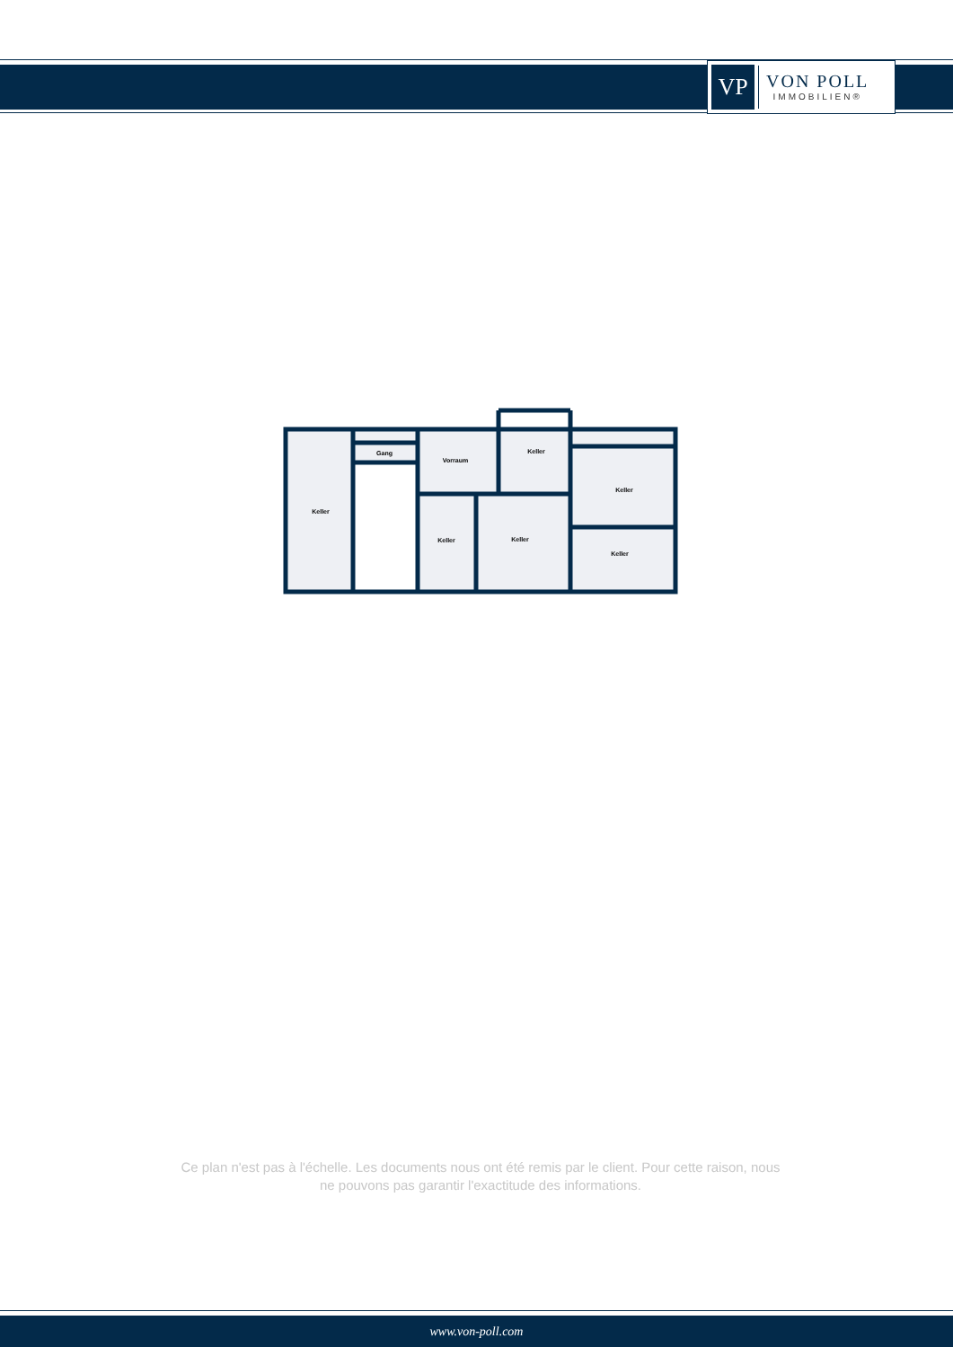VP
VON POLL
IMMOBILIEN®
Gang
Vorraum
Keller
Keller
Keller
Keller
Keller
Keller
Ce plan n'est pas à l'échelle. Les documents nous ont été remis par le client. Pour cette raison, nous ne pouvons pas garantir l'exactitude des informations.
www.von-poll.com